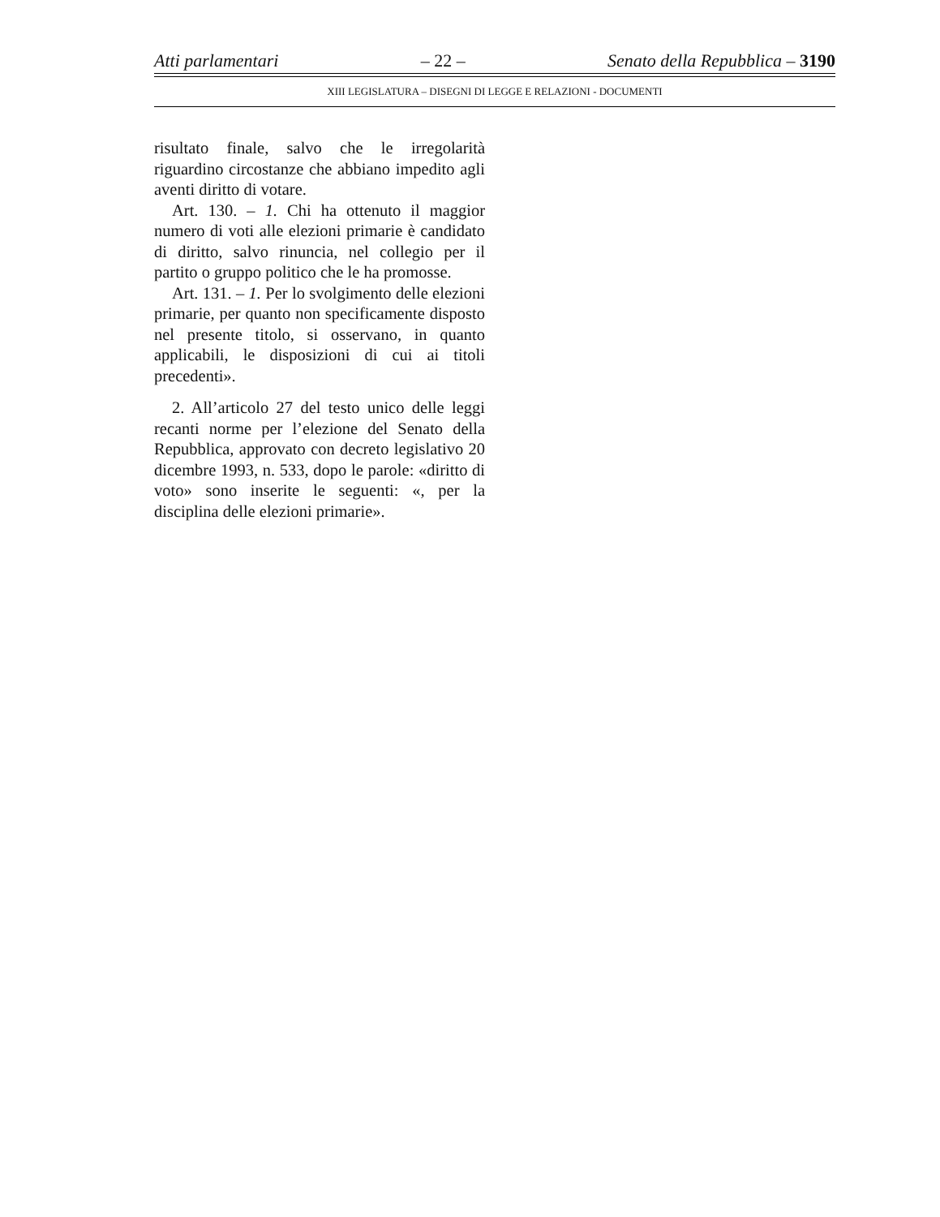Atti parlamentari – 22 – Senato della Repubblica – 3190
XIII LEGISLATURA – DISEGNI DI LEGGE E RELAZIONI - DOCUMENTI
risultato finale, salvo che le irregolarità riguardino circostanze che abbiano impedito agli aventi diritto di votare.
Art. 130. – 1. Chi ha ottenuto il maggior numero di voti alle elezioni primarie è candidato di diritto, salvo rinuncia, nel collegio per il partito o gruppo politico che le ha promosse.
Art. 131. – 1. Per lo svolgimento delle elezioni primarie, per quanto non specificamente disposto nel presente titolo, si osservano, in quanto applicabili, le disposizioni di cui ai titoli precedenti».
2. All’articolo 27 del testo unico delle leggi recanti norme per l’elezione del Senato della Repubblica, approvato con decreto legislativo 20 dicembre 1993, n. 533, dopo le parole: «diritto di voto» sono inserite le seguenti: «, per la disciplina delle elezioni primarie».